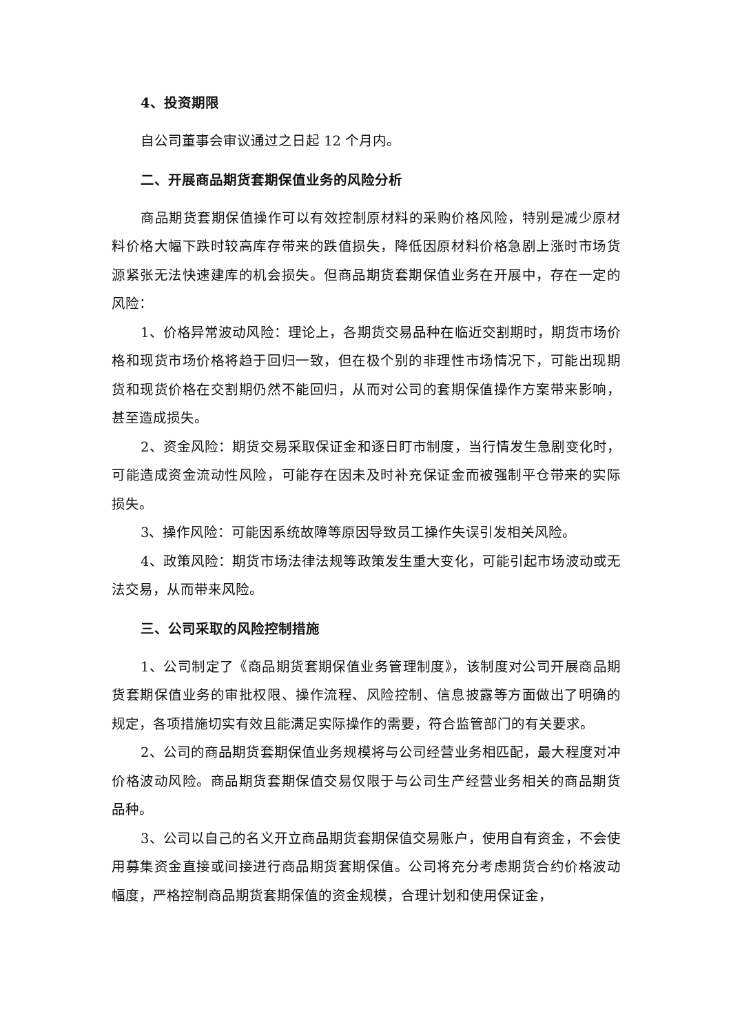4、投资期限
自公司董事会审议通过之日起 12 个月内。
二、开展商品期货套期保值业务的风险分析
商品期货套期保值操作可以有效控制原材料的采购价格风险，特别是减少原材料价格大幅下跌时较高库存带来的跌值损失，降低因原材料价格急剧上涨时市场货源紧张无法快速建库的机会损失。但商品期货套期保值业务在开展中，存在一定的风险：
1、价格异常波动风险：理论上，各期货交易品种在临近交割期时，期货市场价格和现货市场价格将趋于回归一致，但在极个别的非理性市场情况下，可能出现期货和现货价格在交割期仍然不能回归，从而对公司的套期保值操作方案带来影响，甚至造成损失。
2、资金风险：期货交易采取保证金和逐日盯市制度，当行情发生急剧变化时，可能造成资金流动性风险，可能存在因未及时补充保证金而被强制平仓带来的实际损失。
3、操作风险：可能因系统故障等原因导致员工操作失误引发相关风险。
4、政策风险：期货市场法律法规等政策发生重大变化，可能引起市场波动或无法交易，从而带来风险。
三、公司采取的风险控制措施
1、公司制定了《商品期货套期保值业务管理制度》，该制度对公司开展商品期货套期保值业务的审批权限、操作流程、风险控制、信息披露等方面做出了明确的规定，各项措施切实有效且能满足实际操作的需要，符合监管部门的有关要求。
2、公司的商品期货套期保值业务规模将与公司经营业务相匹配，最大程度对冲价格波动风险。商品期货套期保值交易仅限于与公司生产经营业务相关的商品期货品种。
3、公司以自己的名义开立商品期货套期保值交易账户，使用自有资金，不会使用募集资金直接或间接进行商品期货套期保值。公司将充分考虑期货合约价格波动幅度，严格控制商品期货套期保值的资金规模，合理计划和使用保证金，